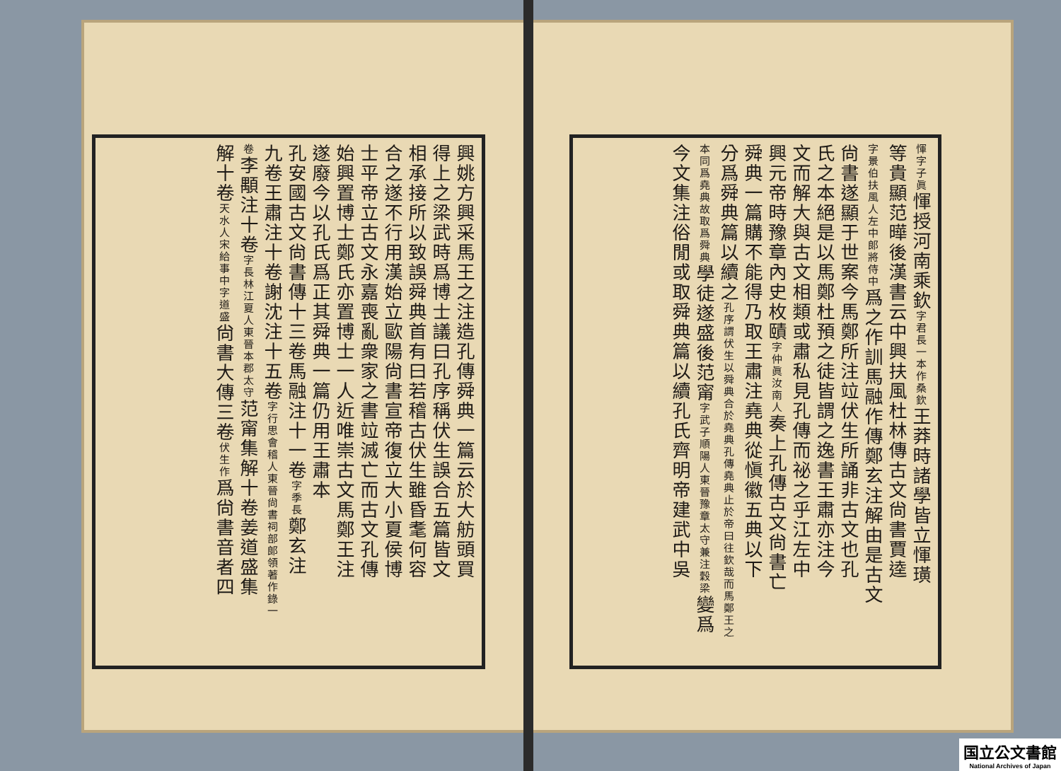興姚方興采馬王之注造孔傳舜典一篇云於大舫頭買
得上之梁武時爲博士議曰孔序稱伏生誤合五篇皆文
相承接所以致誤舜典首有曰若稽古伏生雖昏耄何容
合之遂不行用漢始立歐陽尙書宣帝復立大小夏侯博
士平帝立古文永嘉喪亂衆家之書竝滅亡而古文孔傳
始興置博士鄭氏亦置博士一人近唯崇古文馬鄭王注
遂廢今以孔氏爲正其舜典一篇仍用王肅本
孔安國古文尙書傳十三卷馬融注十一卷字季長鄭玄注
九卷王肅注十卷謝沈注十五卷字行思會稽人東晉尙書祠部郎領著作錄一
卷李顒注十卷字長林江夏人東晉本郡太守范甯集解十卷姜道盛集
解十卷天水人宋給事中字道盛尙書大傳三卷伏生作爲尙書音者四
惲字子眞惲授河南乘欽字君長一本作桑欽王莽時諸學皆立惲璜
等貴顯范曄後漢書云中興扶風杜林傳古文尙書賈逵
字景伯扶風人左中郎將侍中爲之作訓馬融作傳鄭玄注解由是古文
尙書遂顯于世案今馬鄭所注竝伏生所誦非古文也孔
氏之本絕是以馬鄭杜預之徒皆謂之逸書王肅亦注今
文而解大與古文相類或肅私見孔傳而祕之乎江左中
興元帝時豫章內史枚賾字仲眞汝南人奏上孔傳古文尙書亡
舜典一篇購不能得乃取王肅注堯典從愼徽五典以下
分爲舜典篇以續之孔序謂伏生以舜典合於堯典孔傳堯典止於帝曰往欽哉而馬鄭王之
本同爲堯典故取爲舜典學徒遂盛後范甯字武子順陽人東晉豫章太守兼注穀梁變爲
今文集注俗閒或取舜典篇以續孔氏齊明帝建武中吳
国立公文書館
National Archives of Japan